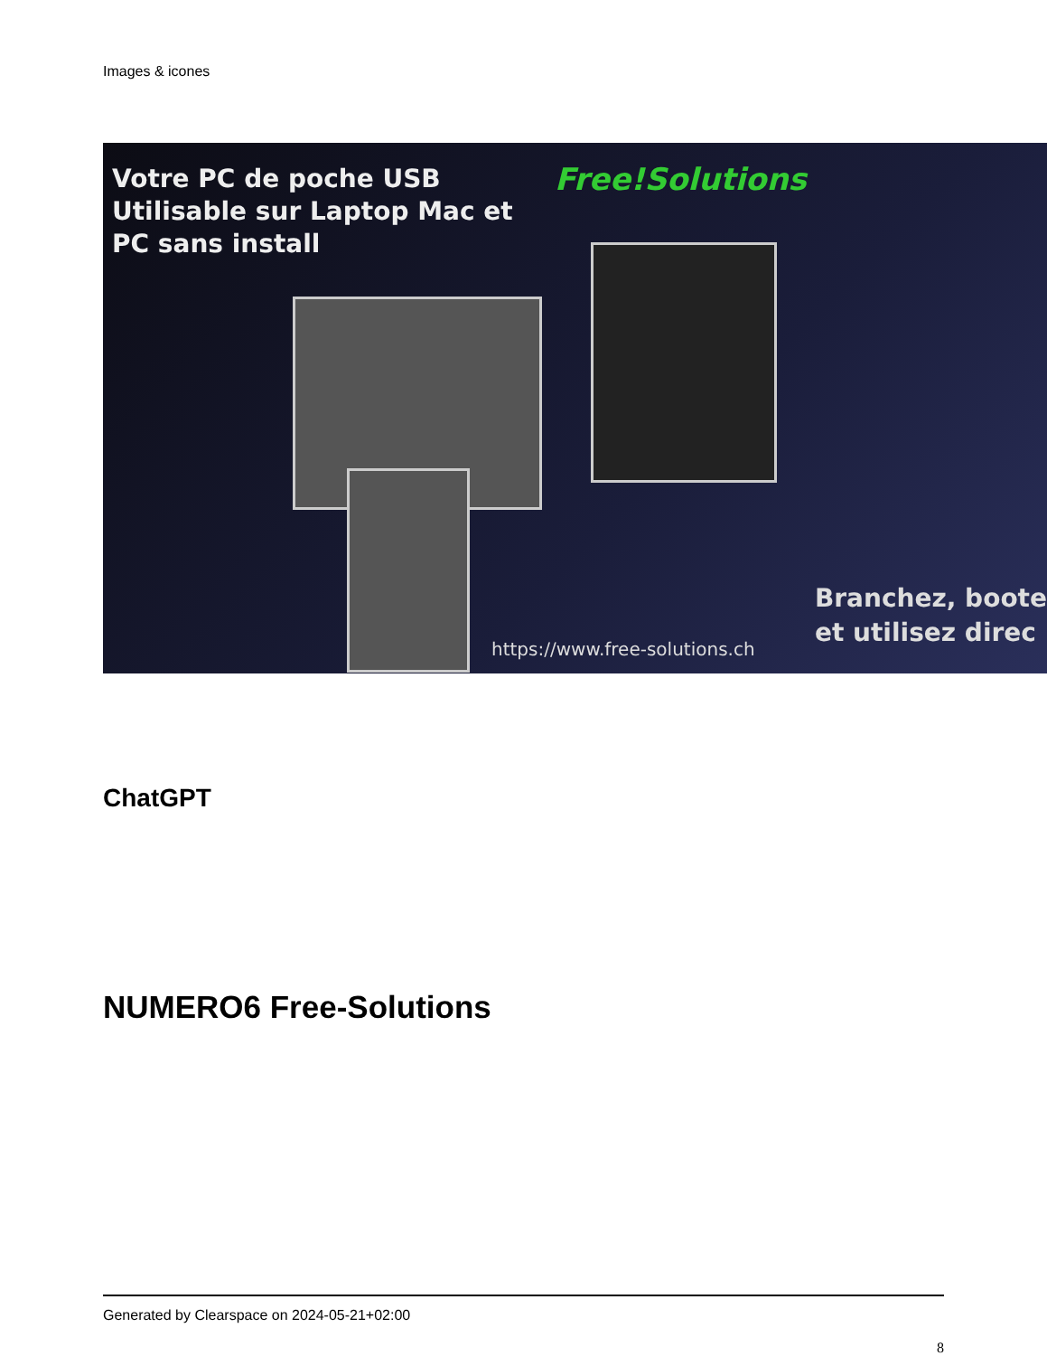Images & icones
Votre PC de poche USB
Utilisable sur Laptop Mac et
PC sans install
Free!Solutions
Branchez, boote
et utilisez direc
https://www.free-solutions.ch
ChatGPT
NUMERO6 Free-Solutions
Generated by Clearspace on 2024-05-21+02:00
8